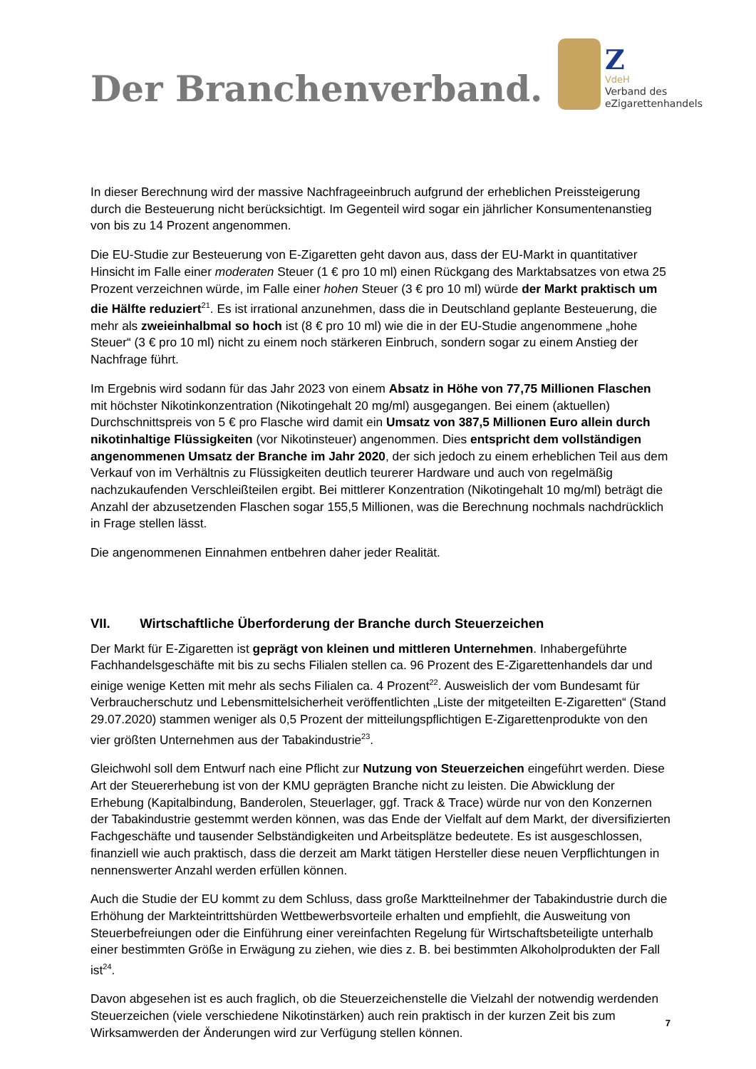Der Branchenverband.
Z
VdeH
Verband des
eZigarettenhandels
In dieser Berechnung wird der massive Nachfrageeinbruch aufgrund der erheblichen Preissteigerung durch die Besteuerung nicht berücksichtigt. Im Gegenteil wird sogar ein jährlicher Konsumentenanstieg von bis zu 14 Prozent angenommen.
Die EU-Studie zur Besteuerung von E-Zigaretten geht davon aus, dass der EU-Markt in quantitativer Hinsicht im Falle einer moderaten Steuer (1 € pro 10 ml) einen Rückgang des Marktabsatzes von etwa 25 Prozent verzeichnen würde, im Falle einer hohen Steuer (3 € pro 10 ml) würde der Markt praktisch um die Hälfte reduziert<sup>21</sup>. Es ist irrational anzunehmen, dass die in Deutschland geplante Besteuerung, die mehr als zweieinhalbmal so hoch ist (8 € pro 10 ml) wie die in der EU-Studie angenommene „hohe Steuer“ (3 € pro 10 ml) nicht zu einem noch stärkeren Einbruch, sondern sogar zu einem Anstieg der Nachfrage führt.
Im Ergebnis wird sodann für das Jahr 2023 von einem Absatz in Höhe von 77,75 Millionen Flaschen mit höchster Nikotinkonzentration (Nikotingehalt 20 mg/ml) ausgegangen. Bei einem (aktuellen) Durchschnittspreis von 5 € pro Flasche wird damit ein Umsatz von 387,5 Millionen Euro allein durch nikotinhaltige Flüssigkeiten (vor Nikotinsteuer) angenommen. Dies entspricht dem vollständigen angenommenen Umsatz der Branche im Jahr 2020, der sich jedoch zu einem erheblichen Teil aus dem Verkauf von im Verhältnis zu Flüssigkeiten deutlich teurerer Hardware und auch von regelmäßig nachzukaufenden Verschleißteilen ergibt. Bei mittlerer Konzentration (Nikotingehalt 10 mg/ml) beträgt die Anzahl der abzusetzenden Flaschen sogar 155,5 Millionen, was die Berechnung nochmals nachdrücklich in Frage stellen lässt.
Die angenommenen Einnahmen entbehren daher jeder Realität.
VII. Wirtschaftliche Überforderung der Branche durch Steuerzeichen
Der Markt für E-Zigaretten ist geprägt von kleinen und mittleren Unternehmen. Inhabergeführte Fachhandelsgeschäfte mit bis zu sechs Filialen stellen ca. 96 Prozent des E-Zigarettenhandels dar und einige wenige Ketten mit mehr als sechs Filialen ca. 4 Prozent<sup>22</sup>. Ausweislich der vom Bundesamt für Verbraucherschutz und Lebensmittelsicherheit veröffentlichten „Liste der mitgeteilten E-Zigaretten“ (Stand 29.07.2020) stammen weniger als 0,5 Prozent der mitteilungspflichtigen E-Zigarettenprodukte von den vier größten Unternehmen aus der Tabakindustrie<sup>23</sup>.
Gleichwohl soll dem Entwurf nach eine Pflicht zur Nutzung von Steuerzeichen eingeführt werden. Diese Art der Steuererhebung ist von der KMU geprägten Branche nicht zu leisten. Die Abwicklung der Erhebung (Kapitalbindung, Banderolen, Steuerlager, ggf. Track & Trace) würde nur von den Konzernen der Tabakindustrie gestemmt werden können, was das Ende der Vielfalt auf dem Markt, der diversifizierten Fachgeschäfte und tausender Selbständigkeiten und Arbeitsplätze bedeutete. Es ist ausgeschlossen, finanziell wie auch praktisch, dass die derzeit am Markt tätigen Hersteller diese neuen Verpflichtungen in nennenswerter Anzahl werden erfüllen können.
Auch die Studie der EU kommt zu dem Schluss, dass große Marktteilnehmer der Tabakindustrie durch die Erhöhung der Markteintrittshürden Wettbewerbsvorteile erhalten und empfiehlt, die Ausweitung von Steuerbefreiungen oder die Einführung einer vereinfachten Regelung für Wirtschaftsbeteiligte unterhalb einer bestimmten Größe in Erwägung zu ziehen, wie dies z. B. bei bestimmten Alkoholprodukten der Fall ist<sup>24</sup>.
Davon abgesehen ist es auch fraglich, ob die Steuerzeichenstelle die Vielzahl der notwendig werdenden Steuerzeichen (viele verschiedene Nikotinstärken) auch rein praktisch in der kurzen Zeit bis zum Wirksamwerden der Änderungen wird zur Verfügung stellen können.
7